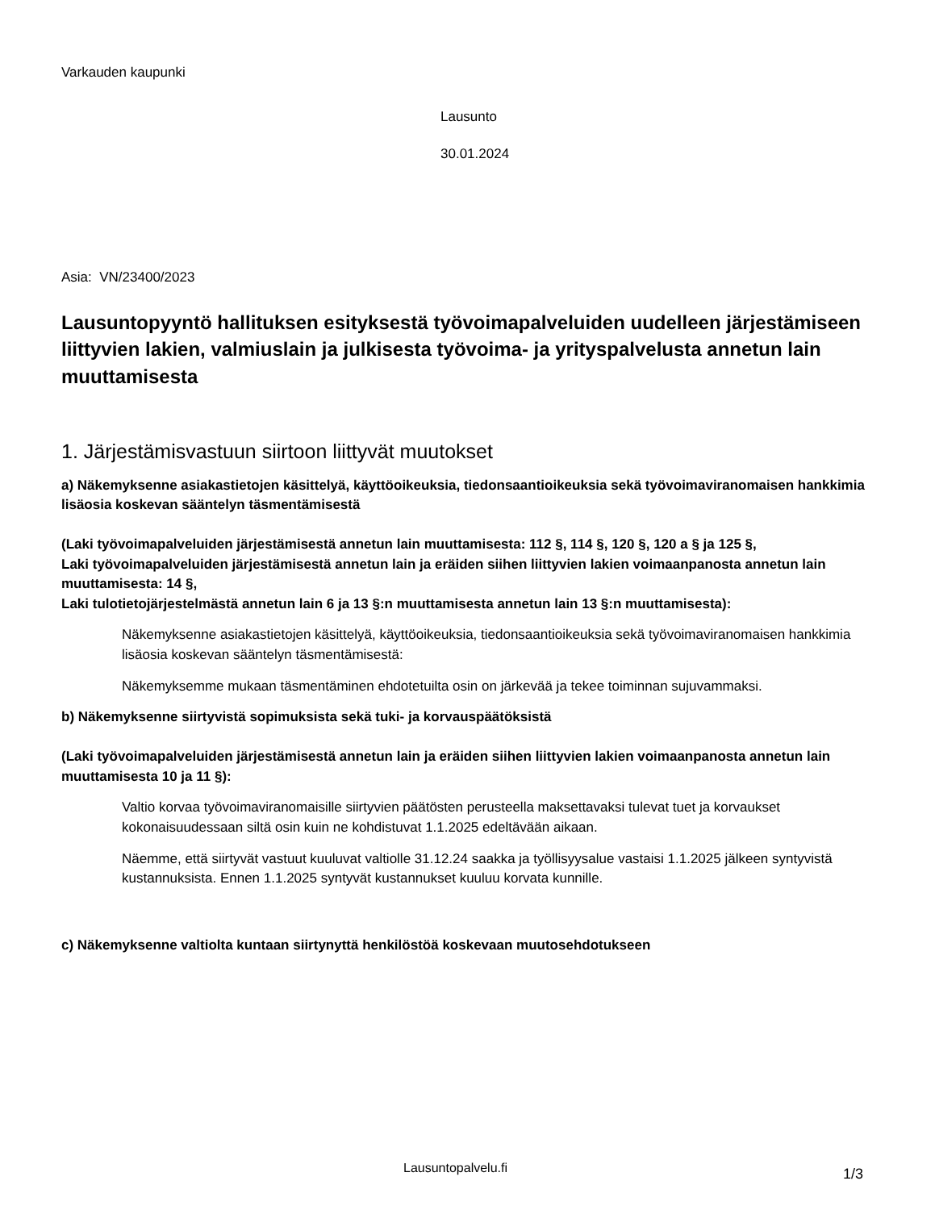Varkauden kaupunki
Lausunto
30.01.2024
Asia: VN/23400/2023
Lausuntopyyntö hallituksen esityksestä työvoimapalveluiden uudelleen järjestämiseen liittyvien lakien, valmiuslain ja julkisesta työvoima- ja yrityspalvelusta annetun lain muuttamisesta
1. Järjestämisvastuun siirtoon liittyvät muutokset
a) Näkemyksenne asiakastietojen käsittelyä, käyttöoikeuksia, tiedonsaantioikeuksia sekä työvoimaviranomaisen hankkimia lisäosia koskevan sääntelyn täsmentämisestä
(Laki työvoimapalveluiden järjestämisestä annetun lain muuttamisesta: 112 §, 114 §, 120 §, 120 a § ja 125 §,
Laki työvoimapalveluiden järjestämisestä annetun lain ja eräiden siihen liittyvien lakien voimaanpanosta annetun lain muuttamisesta: 14 §,
Laki tulotietojärjestelmästä annetun lain 6 ja 13 §:n muuttamisesta annetun lain 13 §:n muuttamisesta):
Näkemyksenne asiakastietojen käsittelyä, käyttöoikeuksia, tiedonsaantioikeuksia sekä työvoimaviranomaisen hankkimia lisäosia koskevan sääntelyn täsmentämisestä:
Näkemyksemme mukaan täsmentäminen ehdotetuilta osin on järkevää ja tekee toiminnan sujuvammaksi.
b) Näkemyksenne siirtyvistä sopimuksista sekä tuki- ja korvauspäätöksistä
(Laki työvoimapalveluiden järjestämisestä annetun lain ja eräiden siihen liittyvien lakien voimaanpanosta annetun lain muuttamisesta 10 ja 11 §):
Valtio korvaa työvoimaviranomaisille siirtyvien päätösten perusteella maksettavaksi tulevat tuet ja korvaukset kokonaisuudessaan siltä osin kuin ne kohdistuvat 1.1.2025 edeltävään aikaan.
Näemme, että siirtyvät vastuut kuuluvat valtiolle 31.12.24 saakka ja työllisyysalue vastaisi 1.1.2025 jälkeen syntyvistä kustannuksista. Ennen 1.1.2025 syntyvät kustannukset kuuluu korvata kunnille.
c) Näkemyksenne valtiolta kuntaan siirtynyttä henkilöstöä koskevaan muutosehdotukseen
Lausuntopalvelu.fi 1/3